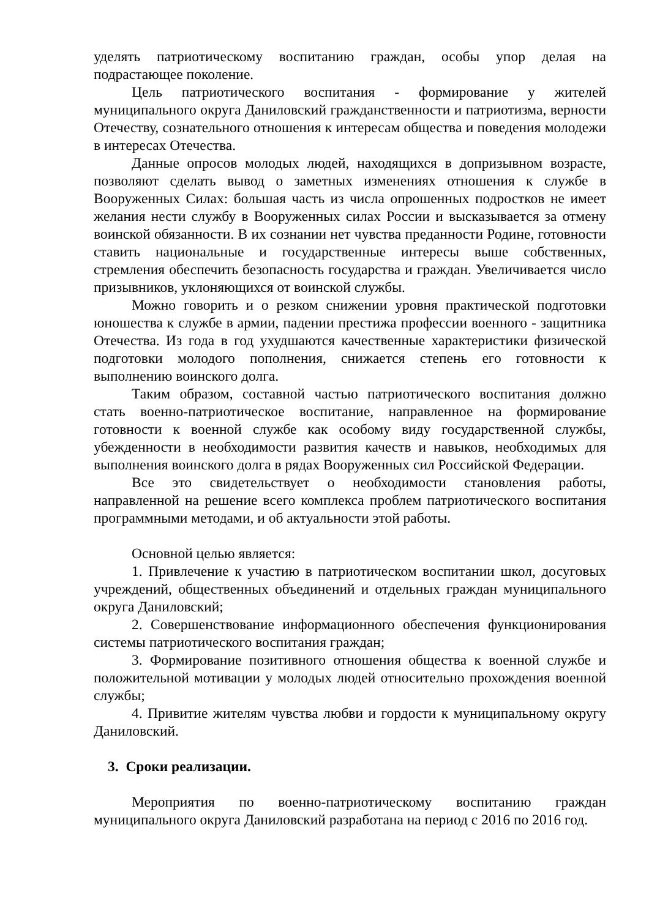уделять патриотическому воспитанию граждан, особы упор делая на подрастающее поколение.
Цель патриотического воспитания - формирование у жителей муниципального округа Даниловский гражданственности и патриотизма, верности Отечеству, сознательного отношения к интересам общества и поведения молодежи в интересах Отечества.
Данные опросов молодых людей, находящихся в допризывном возрасте, позволяют сделать вывод о заметных изменениях отношения к службе в Вооруженных Силах: большая часть из числа опрошенных подростков не имеет желания нести службу в Вооруженных силах России и высказывается за отмену воинской обязанности. В их сознании нет чувства преданности Родине, готовности ставить национальные и государственные интересы выше собственных, стремления обеспечить безопасность государства и граждан. Увеличивается число призывников, уклоняющихся от воинской службы.
Можно говорить и о резком снижении уровня практической подготовки юношества к службе в армии, падении престижа профессии военного - защитника Отечества. Из года в год ухудшаются качественные характеристики физической подготовки молодого пополнения, снижается степень его готовности к выполнению воинского долга.
Таким образом, составной частью патриотического воспитания должно стать военно-патриотическое воспитание, направленное на формирование готовности к военной службе как особому виду государственной службы, убежденности в необходимости развития качеств и навыков, необходимых для выполнения воинского долга в рядах Вооруженных сил Российской Федерации.
Все это свидетельствует о необходимости становления работы, направленной на решение всего комплекса проблем патриотического воспитания программными методами, и об актуальности этой работы.
Основной целью является:
1. Привлечение к участию в патриотическом воспитании школ, досуговых учреждений, общественных объединений и отдельных граждан муниципального округа Даниловский;
2. Совершенствование информационного обеспечения функционирования системы патриотического воспитания граждан;
3. Формирование позитивного отношения общества к военной службе и положительной мотивации у молодых людей относительно прохождения военной службы;
4. Привитие жителям чувства любви и гордости к муниципальному округу Даниловский.
3. Сроки реализации.
Мероприятия по военно-патриотическому воспитанию граждан муниципального округа Даниловский разработана на период с 2016 по 2016 год.